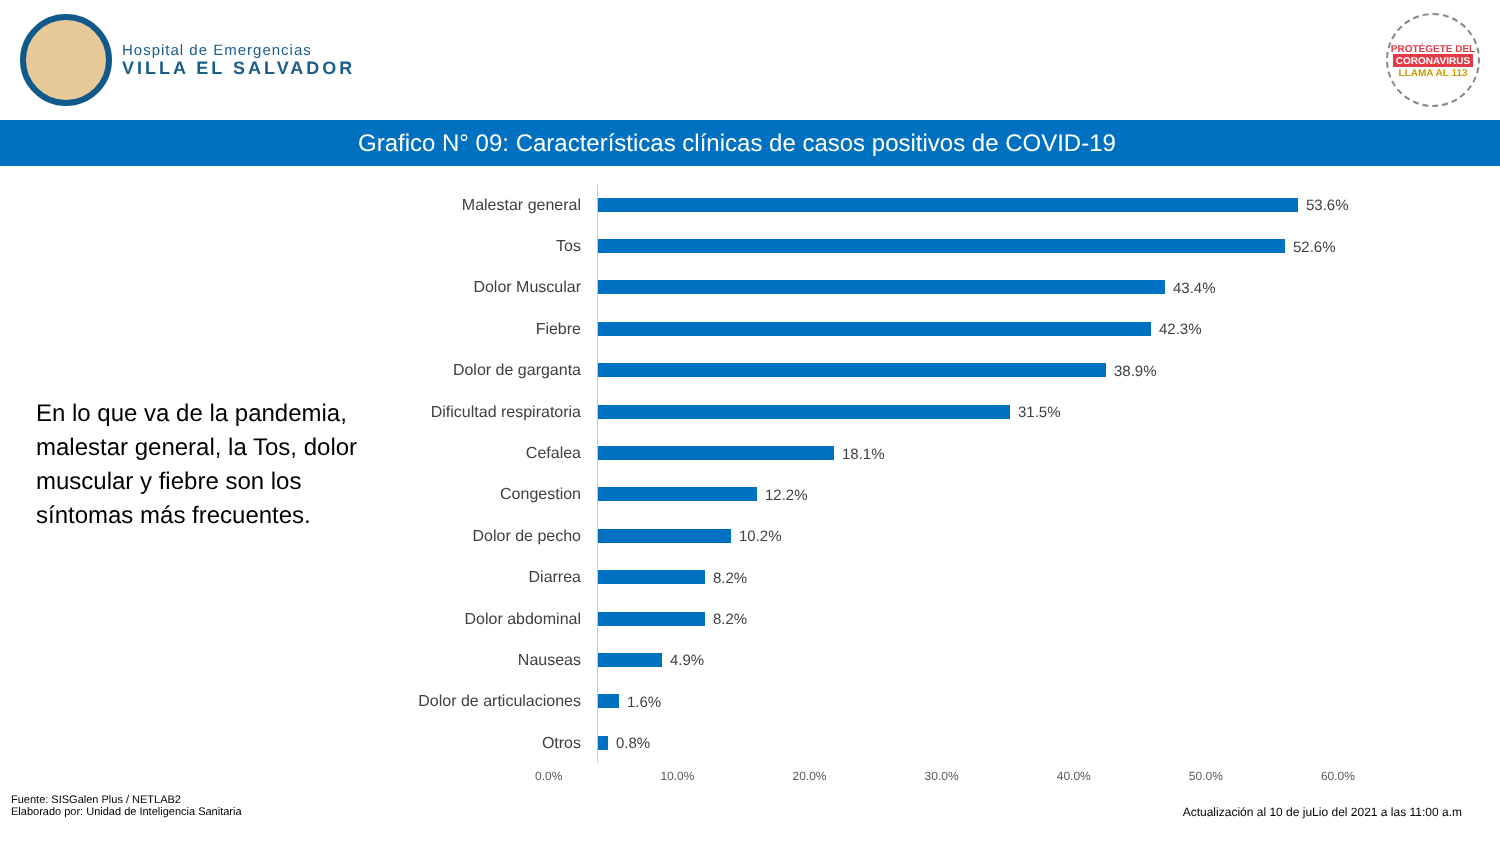Hospital de Emergencias
VILLA EL SALVADOR
PROTÉGETE DEL
CORONAVIRUS
LLAMA AL 113
Grafico N° 09: Características clínicas de casos positivos de COVID-19
En lo que va de la pandemia, malestar general, la Tos, dolor muscular y fiebre son los síntomas más frecuentes.
Malestar general
53.6%
Tos
52.6%
Dolor Muscular
43.4%
Fiebre
42.3%
Dolor de garganta
38.9%
Dificultad respiratoria
31.5%
Cefalea
18.1%
Congestion
12.2%
Dolor de pecho
10.2%
Diarrea
8.2%
Dolor abdominal
8.2%
Nauseas
4.9%
Dolor de articulaciones
1.6%
Otros
0.8%
0.0% 10.0% 20.0% 30.0% 40.0% 50.0% 60.0%
Fuente: SISGalen Plus / NETLAB2
Elaborado por: Unidad de Inteligencia Sanitaria
Actualización al 10 de juLio del 2021 a las 11:00 a.m